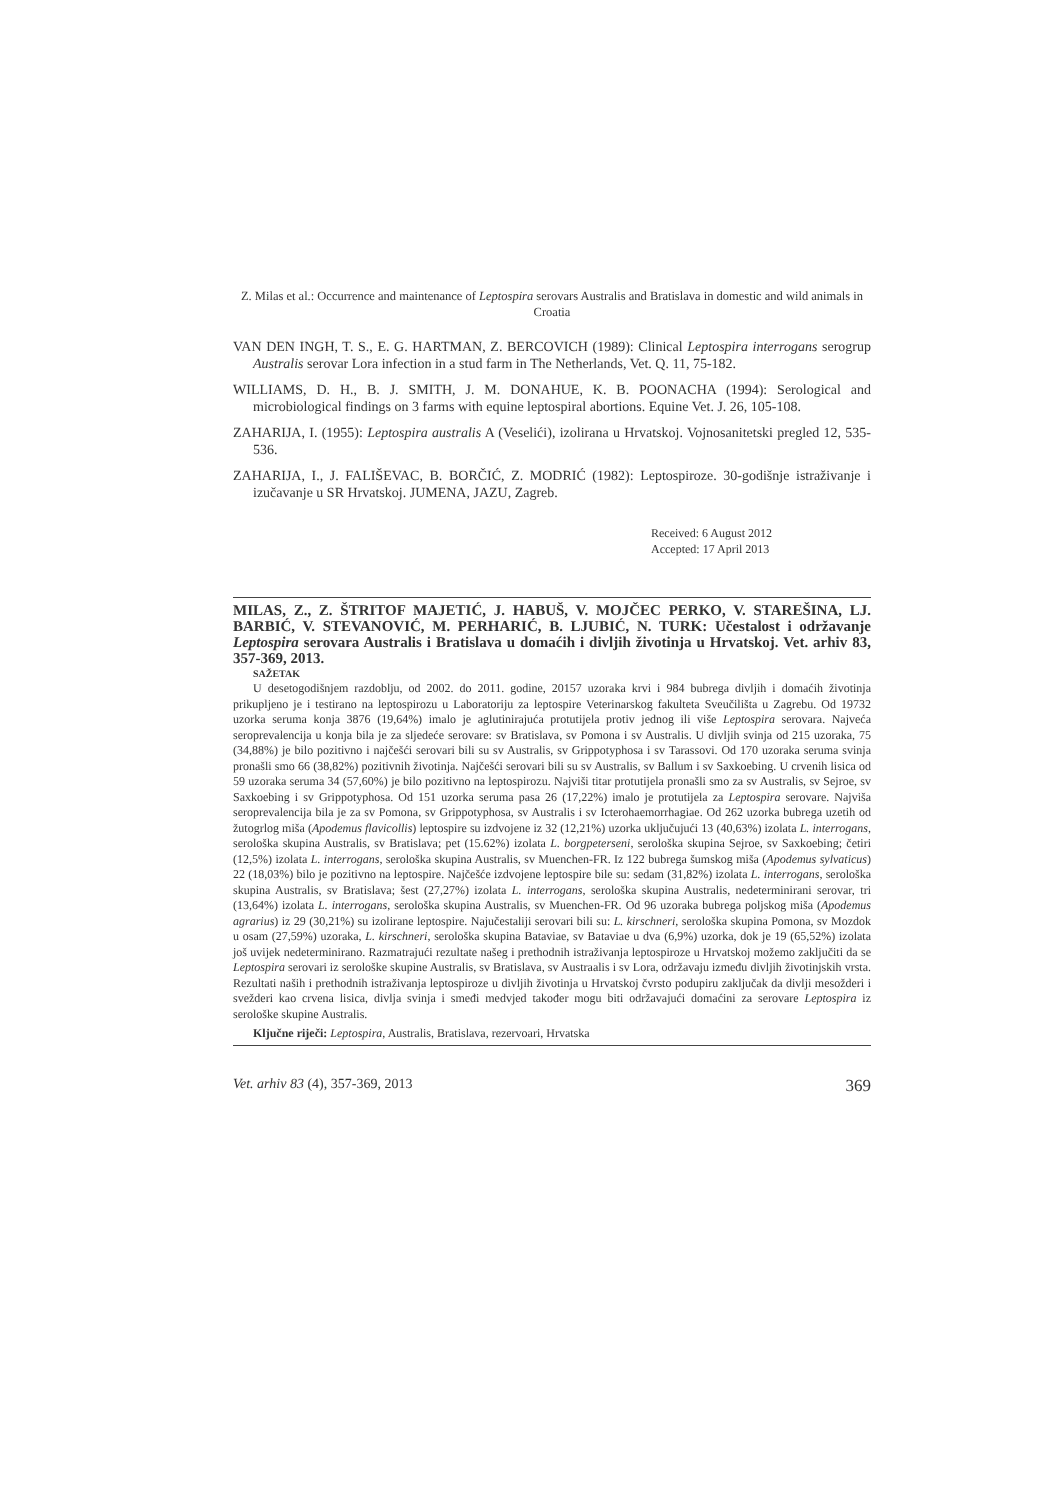Z. Milas et al.: Occurrence and maintenance of Leptospira serovars Australis and Bratislava in domestic and wild animals in Croatia
VAN DEN INGH, T. S., E. G. HARTMAN, Z. BERCOVICH (1989): Clinical Leptospira interrogans serogrup Australis serovar Lora infection in a stud farm in The Netherlands, Vet. Q. 11, 75-182.
WILLIAMS, D. H., B. J. SMITH, J. M. DONAHUE, K. B. POONACHA (1994): Serological and microbiological findings on 3 farms with equine leptospiral abortions. Equine Vet. J. 26, 105-108.
ZAHARIJA, I. (1955): Leptospira australis A (Veselići), izolirana u Hrvatskoj. Vojnosanitetski pregled 12, 535-536.
ZAHARIJA, I., J. FALIŠEVAC, B. BORČIĆ, Z. MODRIĆ (1982): Leptospiroze. 30-godišnje istraživanje i izučavanje u SR Hrvatskoj. JUMENA, JAZU, Zagreb.
Received: 6 August 2012
Accepted: 17 April 2013
MILAS, Z., Z. ŠTRITOF MAJETIĆ, J. HABUŠ, V. MOJČEC PERKO, V. STAREŠINA, LJ. BARBIĆ, V. STEVANOVIĆ, M. PERHARIĆ, B. LJUBIĆ, N. TURK: Učestalost i održavanje Leptospira serovara Australis i Bratislava u domaćih i divljih životinja u Hrvatskoj. Vet. arhiv 83, 357-369, 2013.
SAŽETAK
U desetogodišnjem razdoblju, od 2002. do 2011. godine, 20157 uzoraka krvi i 984 bubrega divljih i domaćih životinja prikupljeno je i testirano na leptospirozu u Laboratoriju za leptospire Veterinarskog fakulteta Sveučilišta u Zagrebu. Od 19732 uzorka seruma konja 3876 (19,64%) imalo je aglutinirajuća protutijela protiv jednog ili više Leptospira serovara. Najveća seroprevalencija u konja bila je za sljedeće serovare: sv Bratislava, sv Pomona i sv Australis. U divljih svinja od 215 uzoraka, 75 (34,88%) je bilo pozitivno i najčešći serovari bili su sv Australis, sv Grippotyphosa i sv Tarassovi. Od 170 uzoraka seruma svinja pronašli smo 66 (38,82%) pozitivnih životinja. Najčešći serovari bili su sv Australis, sv Ballum i sv Saxkoebing. U crvenih lisica od 59 uzoraka seruma 34 (57,60%) je bilo pozitivno na leptospirozu. Najviši titar protutijela pronašli smo za sv Australis, sv Sejroe, sv Saxkoebing i sv Grippotyphosa. Od 151 uzorka seruma pasa 26 (17,22%) imalo je protutijela za Leptospira serovare. Najviša seroprevalencija bila je za sv Pomona, sv Grippotyphosa, sv Australis i sv Icterohaemorrhagiae. Od 262 uzorka bubrega uzetih od žutogrlog miša (Apodemus flavicollis) leptospire su izdvojene iz 32 (12,21%) uzorka uključujući 13 (40,63%) izolata L. interrogans, serološka skupina Australis, sv Bratislava; pet (15.62%) izolata L. borgpeterseni, serološka skupina Sejroe, sv Saxkoebing; četiri (12,5%) izolata L. interrogans, serološka skupina Australis, sv Muenchen-FR. Iz 122 bubrega šumskog miša (Apodemus sylvaticus) 22 (18,03%) bilo je pozitivno na leptospire. Najčešće izdvojene leptospire bile su: sedam (31,82%) izolata L. interrogans, serološka skupina Australis, sv Bratislava; šest (27,27%) izolata L. interrogans, serološka skupina Australis, nedeterminirani serovar, tri (13,64%) izolata L. interrogans, serološka skupina Australis, sv Muenchen-FR. Od 96 uzoraka bubrega poljskog miša (Apodemus agrarius) iz 29 (30,21%) su izolirane leptospire. Najučestaliji serovari bili su: L. kirschneri, serološka skupina Pomona, sv Mozdok u osam (27,59%) uzoraka, L. kirschneri, serološka skupina Bataviae, sv Bataviae u dva (6,9%) uzorka, dok je 19 (65,52%) izolata još uvijek nedeterminirano. Razmatrajući rezultate našeg i prethodnih istraživanja leptospiroze u Hrvatskoj možemo zaključiti da se Leptospira serovari iz serološke skupine Australis, sv Bratislava, sv Austraalis i sv Lora, održavaju između divljih životinjskih vrsta. Rezultati naših i prethodnih istraživanja leptospiroze u divljih životinja u Hrvatskoj čvrsto podupiru zaključak da divlji mesožderi i svežderi kao crvena lisica, divlja svinja i smeđi medvjed također mogu biti održavajući domaćini za serovare Leptospira iz serološke skupine Australis.
Ključne riječi: Leptospira, Australis, Bratislava, rezervoari, Hrvatska
Vet. arhiv 83 (4), 357-369, 2013 369